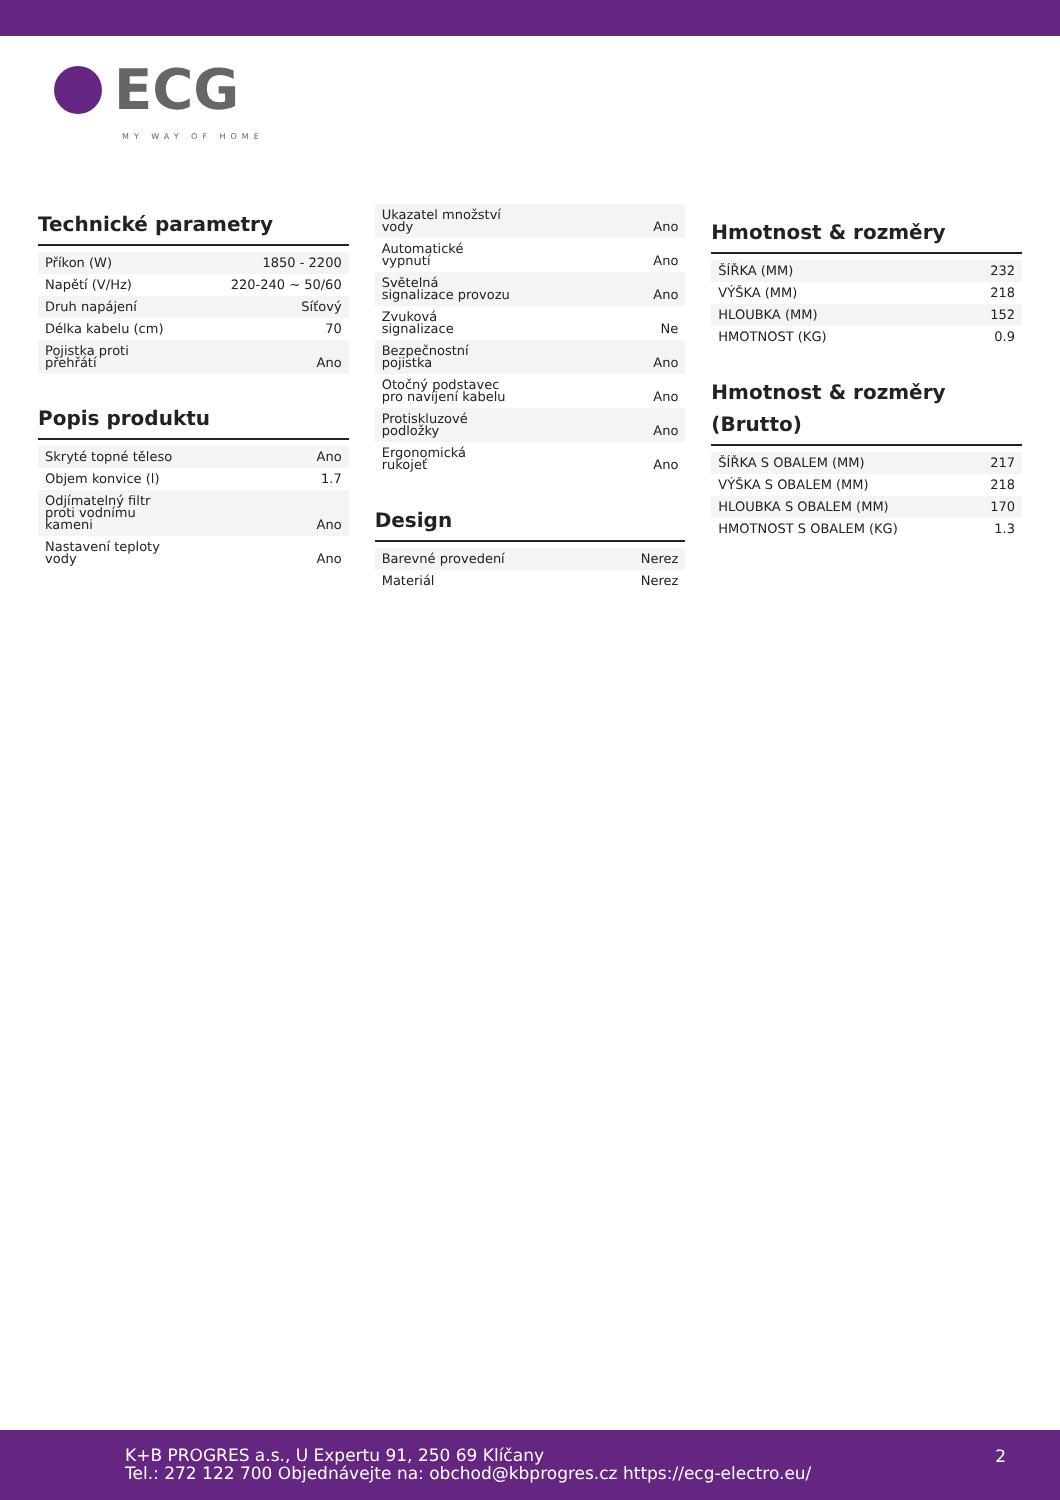ECG
MY WAY OF HOME
Technické parametry
| Příkon (W) | 1850 - 2200 |
| Napětí (V/Hz) | 220-240 ~ 50/60 |
| Druh napájení | Síťový |
| Délka kabelu (cm) | 70 |
| Pojistka proti přehřátí | Ano |
Popis produktu
| Skryté topné těleso | Ano |
| Objem konvice (l) | 1.7 |
| Odjímatelný filtr proti vodnímu kameni | Ano |
| Nastavení teploty vody | Ano |
| Ukazatel množství vody | Ano |
| Automatické vypnutí | Ano |
| Světelná signalizace provozu | Ano |
| Zvuková signalizace | Ne |
| Bezpečnostní pojistka | Ano |
| Otočný podstavec pro navíjení kabelu | Ano |
| Protiskluzové podložky | Ano |
| Ergonomická rukojeť | Ano |
Design
| Barevné provedení | Nerez |
| Materiál | Nerez |
Hmotnost & rozměry
| ŠÍŘKA (MM) | 232 |
| VÝŠKA (MM) | 218 |
| HLOUBKA (MM) | 152 |
| HMOTNOST (KG) | 0.9 |
Hmotnost & rozměry
(Brutto)
| ŠÍŘKA S OBALEM (MM) | 217 |
| VÝŠKA S OBALEM (MM) | 218 |
| HLOUBKA S OBALEM (MM) | 170 |
| HMOTNOST S OBALEM (KG) | 1.3 |
K+B PROGRES a.s., U Expertu 91, 250 69 Klíčany
Tel.: 272 122 700 Objednávejte na: obchod@kbprogres.cz https://ecg-electro.eu/
2